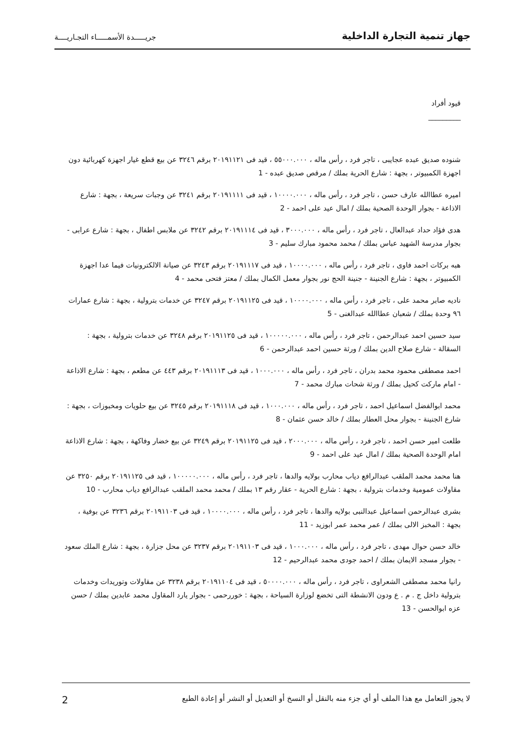جهاز تنمية التجارة الداخلية جريـــــدة الأسمـــــاء التجـاريــــة
قيود أفراد
_________
شنوده صديق عبده عجايبى ، تاجر فرد ، رأس ماله ، ٥٥٠٠٠.٠٠٠ ، قيد فى ٢٠١٩١١٢١ برقم ٣٢٤٦ عن بيع قطع غيار اجهزة كهربائية دون اجهزة الكمبيوتر ، بجهة : شارع الحرية بملك / مرقص صديق عبده - 1
اميره عطاالله عارف حسن ، تاجر فرد ، رأس ماله ، ١٠٠٠٠.٠٠٠ ، قيد فى ٢٠١٩١١١١ برقم ٣٢٤١ عن وجبات سريعة ، بجهة : شارع الاذاعة - بجوار الوحدة الصحية بملك / امال عيد على احمد - 2
هدى فؤاد حداد عبدالعال ، تاجر فرد ، رأس ماله ، ٣٠٠٠.٠٠٠ ، قيد فى ٢٠١٩١١١٤ برقم ٣٢٤٢ عن ملابس اطفال ، بجهة : شارع عرابى - بجوار مدرسة الشهيد عباس بملك / محمد محمود مبارك سليم - 3
هبه بركات احمد فاوى ، تاجر فرد ، رأس ماله ، ١٠٠٠٠.٠٠٠ ، قيد فى ٢٠١٩١١١٧ برقم ٣٢٤٣ عن صيانة الالكترونيات فيما عدا اجهزة الكمبيوتر ، بجهة : شارع الجنينة - جنينة الحج نور بجوار معمل الكمال بملك / معتز فتحى محمد - 4
ناديه صابر محمد على ، تاجر فرد ، رأس ماله ، ١٠٠٠٠.٠٠٠ ، قيد فى ٢٠١٩١١٢٥ برقم ٣٢٤٧ عن خدمات بترولية ، بجهة : شارع عمارات ٩٦ وحدة بملك / شعبان عطاالله عبدالغنى - 5
سيد حسين احمد عبدالرحمن ، تاجر فرد ، رأس ماله ، ١٠٠٠٠٠.٠٠٠ ، قيد فى ٢٠١٩١١٢٥ برقم ٣٢٤٨ عن خدمات بترولية ، بجهة : السقالة - شارع صلاح الدين بملك / ورثة حسين احمد عبدالرحمن - 6
احمد مصطفى محمود محمد بدران ، تاجر فرد ، رأس ماله ، ١٠٠٠.٠٠٠ ، قيد فى ٢٠١٩١١١٣ برقم ٤٤٣ عن مطعم ، بجهة : شارع الاذاعة - امام ماركت كحيل بملك / ورثة شحات مبارك محمد - 7
محمد ابوالفضل اسماعيل احمد ، تاجر فرد ، رأس ماله ، ١٠٠٠.٠٠٠ ، قيد فى ٢٠١٩١١١٨ برقم ٣٢٤٥ عن بيع حلويات ومخبوزات ، بجهة : شارع الجنينة - بجوار محل العطار بملك / خالد حسن عثمان - 8
طلعت امير حسن احمد ، تاجر فرد ، رأس ماله ، ٢٠٠٠.٠٠٠ ، قيد فى ٢٠١٩١١٢٥ برقم ٣٢٤٩ عن بيع خضار وفاكهة ، بجهة : شارع الاذاعة امام الوحدة الصحية بملك / امال عيد على احمد - 9
هنا محمد محمد الملقب عبدالرافع دياب محارب بولايه والدها ، تاجر فرد ، رأس ماله ، ١٠٠٠٠٠.٠٠٠ ، قيد فى ٢٠١٩١١٢٥ برقم ٣٢٥٠ عن مقاولات عمومية وخدمات بترولية ، بجهة : شارع الحرية - عقار رقم ١٣ بملك / محمد محمد الملقب عبدالرافع دياب محارب - 10
بشرى عبدالرحمن اسماعيل عبدالنبى بولايه والدها ، تاجر فرد ، رأس ماله ، ١٠٠٠٠.٠٠٠ ، قيد فى ٢٠١٩١١٠٣ برقم ٣٢٣٦ عن بوفية ، بجهة : المخبز الالى بملك / عمر محمد عمر ابوزيد - 11
خالد حسن حوال مهدى ، تاجر فرد ، رأس ماله ، ١٠٠٠.٠٠٠ ، قيد فى ٢٠١٩١١٠٣ برقم ٣٢٣٧ عن محل جزارة ، بجهة : شارع الملك سعود - بجوار مسجد الايمان بملك / احمد جودى محمد عبدالرحيم - 12
رانيا محمد مصطفى الشعراوى ، تاجر فرد ، رأس ماله ، ٥٠٠٠٠.٠٠٠ ، قيد فى ٢٠١٩١١٠٤ برقم ٣٢٣٨ عن مقاولات وتوريدات وخدمات بترولية داخل ج . م . ع ودون الانشطة التى تخضع لوزارة السياحة ، بجهة : خوررحمى - بجوار يارد المقاول محمد عابدين بملك / حسن عزه ابوالحسن - 13
لا يجوز التعامل مع هذا الملف أو أي جزء منه بالنقل أو النسخ أو التعديل أو النشر أو إعادة الطبع 2